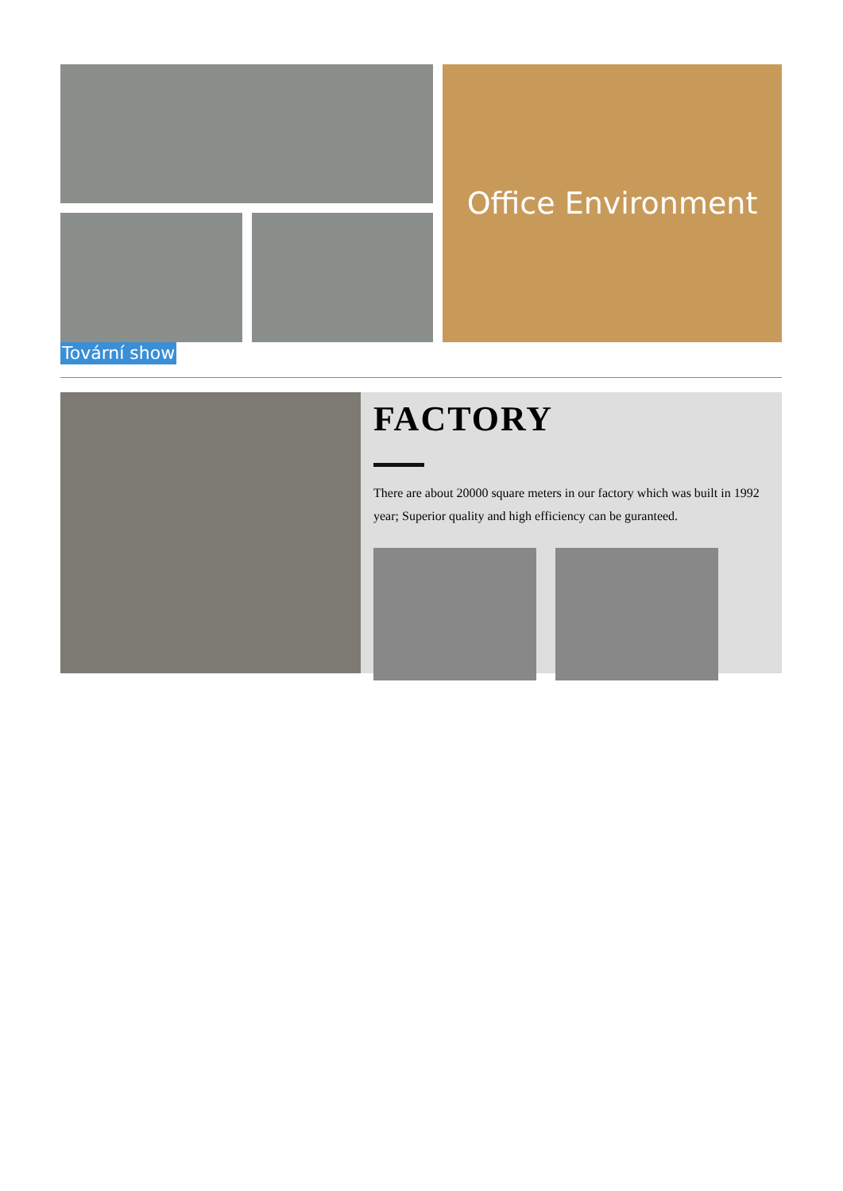Office Environment
Tovární show
FACTORY
There are about 20000 square meters in our factory which was built in 1992 year; Superior quality and high efficiency can be guranteed.